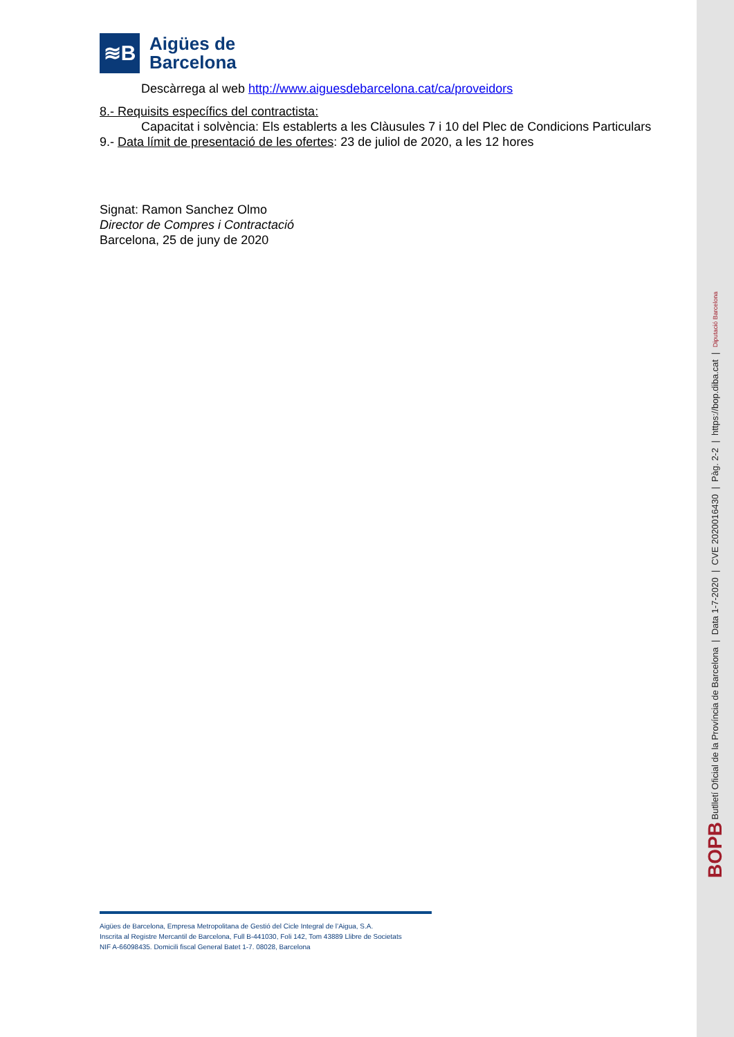≋B
Aigües de
Barcelona
Descàrrega al web http://www.aiguesdebarcelona.cat/ca/proveidors
8.- Requisits específics del contractista:
Capacitat i solvència: Els establerts a les Clàusules 7 i 10 del Plec de Condicions Particulars
9.- Data límit de presentació de les ofertes: 23 de juliol de 2020, a les 12 hores
Signat: Ramon Sanchez Olmo
Director de Compres i Contractació
Barcelona, 25 de juny de 2020
Aigües de Barcelona, Empresa Metropolitana de Gestió del Cicle Integral de l’Aigua, S.A.
Inscrita al Registre Mercantil de Barcelona, Full B-441030, Foli 142, Tom 43889 Llibre de Societats
NIF A-66098435. Domicili fiscal General Batet 1-7. 08028, Barcelona
BOPB Butlletí Oficial de la Província de Barcelona | Data 1-7-2020 | CVE 2020016430 | Pàg. 2-2 | https://bop.diba.cat | Diputació Barcelona